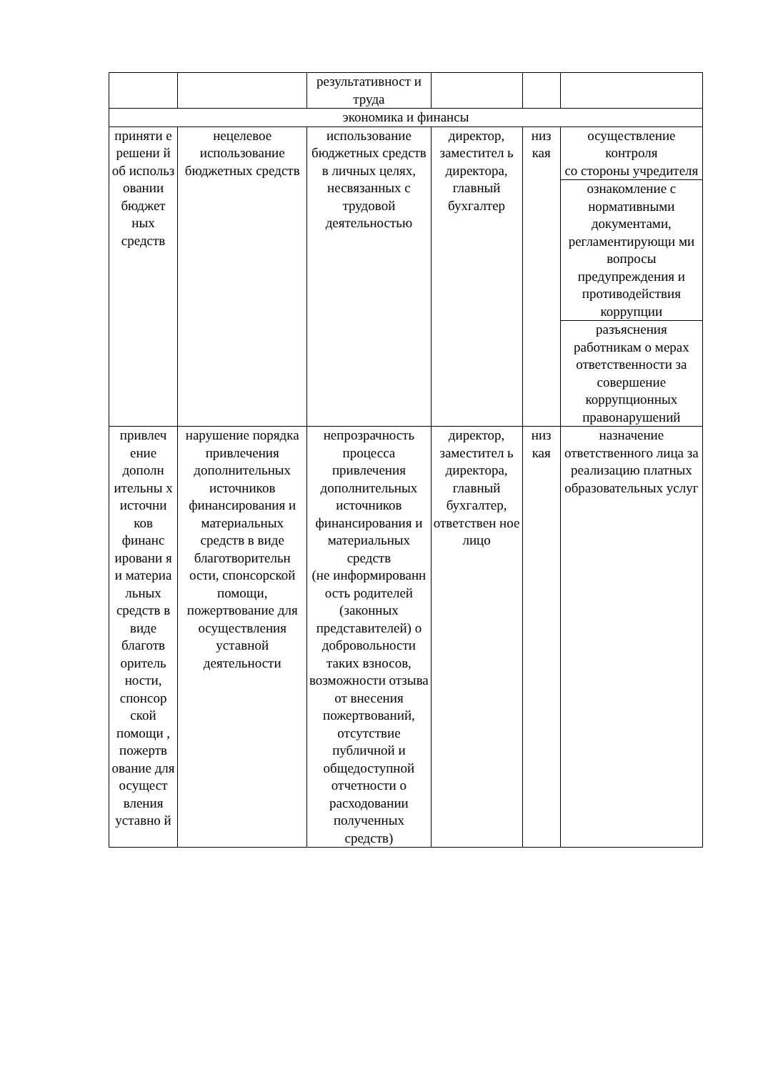| | | результативност и труда | | | |
| экономика и финансы | | | | | |
| приняти е решени й об использ овании бюджет ных средств | нецелевое использование бюджетных средств | использование бюджетных средств в личных целях, несвязанных с трудовой деятельностью | директор, заместител ь директора, главный бухгалтер | низ кая | осуществление контроля со стороны учредителя |
| | | | | | ознакомление с нормативными документами, регламентирующи ми вопросы предупреждения и противодействия коррупции |
| | | | | | разъяснения работникам о мерах ответственности за совершение коррупционных правонарушений |
| привлеч ение дополн ительны х источни ков финанс ировани я и материа льных средств в виде благотв оритель ности, спонсор ской помощи , пожертв ование для осущест вления уставно й | нарушение порядка привлечения дополнительных источников финансирования и материальных средств в виде благотворительн ости, спонсорской помощи, пожертвование для осуществления уставной деятельности | непрозрачность процесса привлечения дополнительных источников финансирования и материальных средств (не информированн ость родителей (законных представителей) о добровольности таких взносов, возможности отзыва от внесения пожертвований, отсутствие публичной и общедоступной отчетности о расходовании полученных средств) | директор, заместител ь директора, главный бухгалтер, ответствен ное лицо | низ кая | назначение ответственного лица за реализацию платных образовательных услуг |